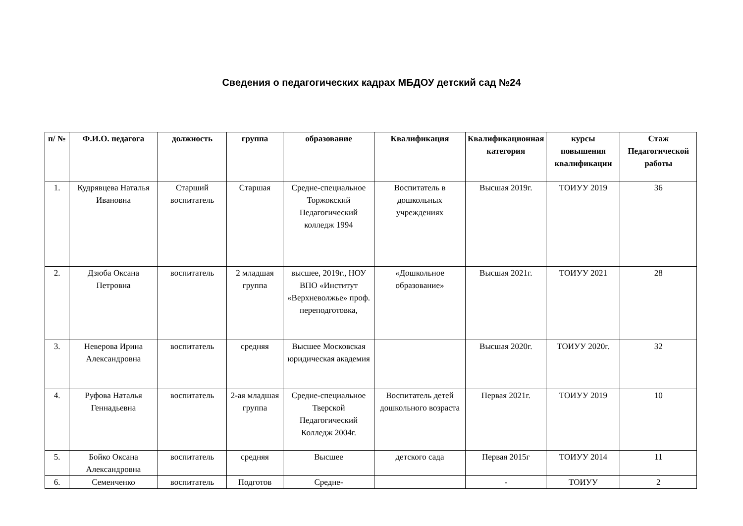Сведения о педагогических кадрах МБДОУ детский сад №24
| п/ № | Ф.И.О. педагога | должность | группа | образование | Квалификация | Квалификационная категория | курсы повышения квалификации | Стаж Педагогической работы |
| --- | --- | --- | --- | --- | --- | --- | --- | --- |
| 1. | Кудрявцева Наталья Ивановна | Старший воспитатель | Старшая | Средне-специальное Торжокский Педагогический колледж 1994 | Воспитатель в дошкольных учреждениях | Высшая 2019г. | ТОИУУ 2019 | 36 |
| 2. | Дзюба Оксана Петровна | воспитатель | 2 младшая группа | высшее, 2019г., НОУ ВПО «Институт «Верхневолжье» проф. переподготовка, | «Дошкольное образование» | Высшая 2021г. | ТОИУУ 2021 | 28 |
| 3. | Неверова Ирина Александровна | воспитатель | средняя | Высшее Московская юридическая академия | | Высшая 2020г. | ТОИУУ 2020г. | 32 |
| 4. | Руфова Наталья Геннадьевна | воспитатель | 2-ая младшая группа | Средне-специальное Тверской Педагогический Колледж 2004г. | Воспитатель детей дошкольного возраста | Первая 2021г. | ТОИУУ 2019 | 10 |
| 5. | Бойко Оксана Александровна | воспитатель | средняя | Высшее | детского сада | Первая 2015г | ТОИУУ 2014 | 11 |
| 6. | Семенченко | воспитатель | Подготов | Средне- | | - | ТОИУУ | 2 |